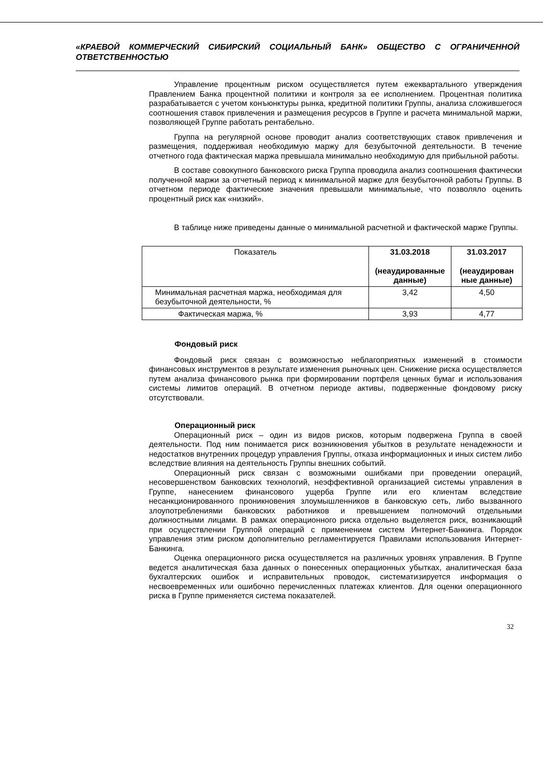«КРАЕВОЙ КОММЕРЧЕСКИЙ СИБИРСКИЙ СОЦИАЛЬНЫЙ БАНК» ОБЩЕСТВО С ОГРАНИЧЕННОЙ ОТВЕТСТВЕННОСТЬЮ
Управление процентным риском осуществляется путем ежеквартального утверждения Правлением Банка процентной политики и контроля за ее исполнением. Процентная политика разрабатывается с учетом конъюнктуры рынка, кредитной политики Группы, анализа сложившегося соотношения ставок привлечения и размещения ресурсов в Группе и расчета минимальной маржи, позволяющей Группе работать рентабельно.
Группа на регулярной основе проводит анализ соответствующих ставок привлечения и размещения, поддерживая необходимую маржу для безубыточной деятельности. В течение отчетного года фактическая маржа превышала минимально необходимую для прибыльной работы.
В составе совокупного банковского риска Группа проводила анализ соотношения фактически полученной маржи за отчетный период к минимальной марже для безубыточной работы Группы. В отчетном периоде фактические значения превышали минимальные, что позволяло оценить процентный риск как «низкий».
В таблице ниже приведены данные о минимальной расчетной и фактической марже Группы.
| Показатель | 31.03.2018 (неаудированные данные) | 31.03.2017 (неаудирован ные данные) |
| --- | --- | --- |
| Минимальная расчетная маржа, необходимая для безубыточной деятельности, % | 3,42 | 4,50 |
| Фактическая маржа, % | 3,93 | 4,77 |
Фондовый риск
Фондовый риск связан с возможностью неблагоприятных изменений в стоимости финансовых инструментов в результате изменения рыночных цен. Снижение риска осуществляется путем анализа финансового рынка при формировании портфеля ценных бумаг и использования системы лимитов операций. В отчетном периоде активы, подверженные фондовому риску отсутствовали.
Операционный риск
Операционный риск – один из видов рисков, которым подвержена Группа в своей деятельности. Под ним понимается риск возникновения убытков в результате ненадежности и недостатков внутренних процедур управления Группы, отказа информационных и иных систем либо вследствие влияния на деятельность Группы внешних событий.
Операционный риск связан с возможными ошибками при проведении операций, несовершенством банковских технологий, неэффективной организацией системы управления в Группе, нанесением финансового ущерба Группе или его клиентам вследствие несанкционированного проникновения злоумышленников в банковскую сеть, либо вызванного злоупотреблениями банковских работников и превышением полномочий отдельными должностными лицами. В рамках операционного риска отдельно выделяется риск, возникающий при осуществлении Группой операций с применением систем Интернет-Банкинга. Порядок управления этим риском дополнительно регламентируется Правилами использования Интернет-Банкинга.
Оценка операционного риска осуществляется на различных уровнях управления. В Группе ведется аналитическая база данных о понесенных операционных убытках, аналитическая база бухгалтерских ошибок и исправительных проводок, систематизируется информация о несвоевременных или ошибочно перечисленных платежах клиентов. Для оценки операционного риска в Группе применяется система показателей.
32